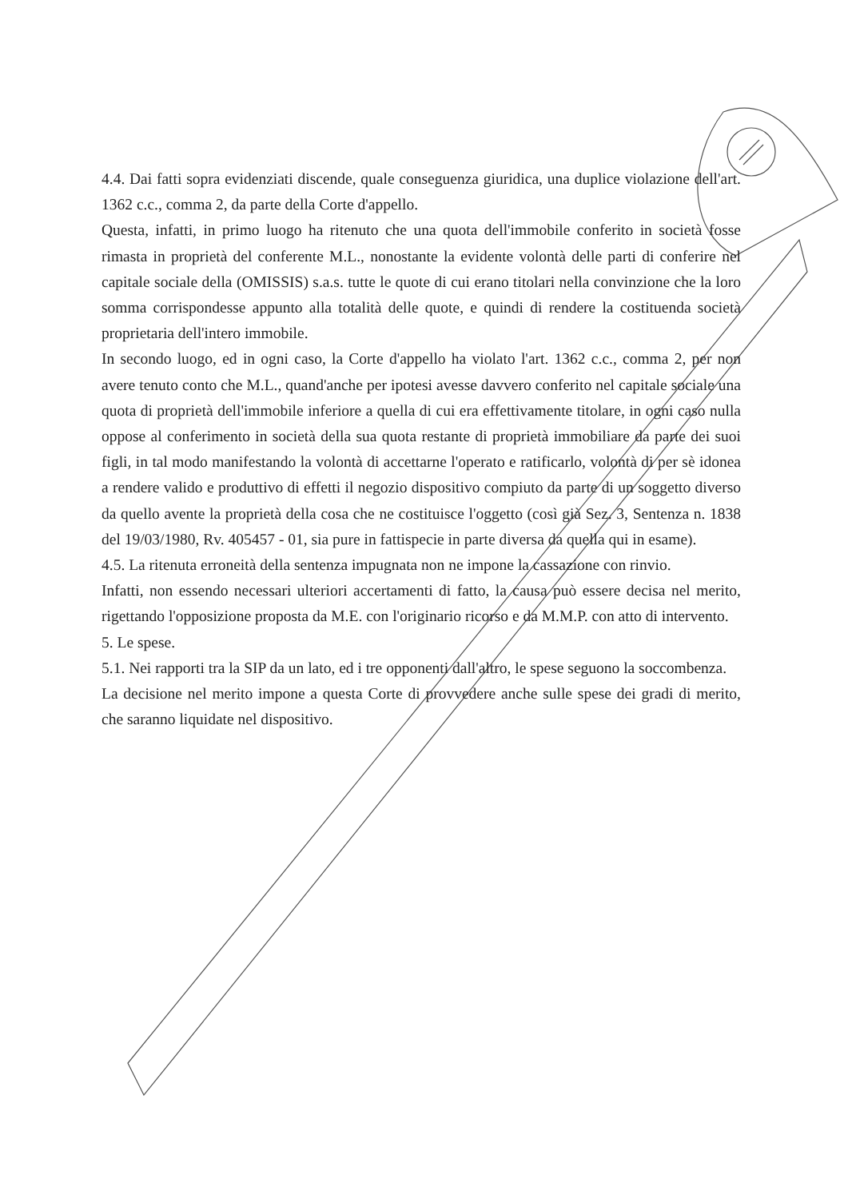4.4. Dai fatti sopra evidenziati discende, quale conseguenza giuridica, una duplice violazione dell'art. 1362 c.c., comma 2, da parte della Corte d'appello.
Questa, infatti, in primo luogo ha ritenuto che una quota dell'immobile conferito in società fosse rimasta in proprietà del conferente M.L., nonostante la evidente volontà delle parti di conferire nel capitale sociale della (OMISSIS) s.a.s. tutte le quote di cui erano titolari nella convinzione che la loro somma corrispondesse appunto alla totalità delle quote, e quindi di rendere la costituenda società proprietaria dell'intero immobile.
In secondo luogo, ed in ogni caso, la Corte d'appello ha violato l'art. 1362 c.c., comma 2, per non avere tenuto conto che M.L., quand'anche per ipotesi avesse davvero conferito nel capitale sociale una quota di proprietà dell'immobile inferiore a quella di cui era effettivamente titolare, in ogni caso nulla oppose al conferimento in società della sua quota restante di proprietà immobiliare da parte dei suoi figli, in tal modo manifestando la volontà di accettarne l'operato e ratificarlo, volontà di per sè idonea a rendere valido e produttivo di effetti il negozio dispositivo compiuto da parte di un soggetto diverso da quello avente la proprietà della cosa che ne costituisce l'oggetto (così già Sez. 3, Sentenza n. 1838 del 19/03/1980, Rv. 405457 - 01, sia pure in fattispecie in parte diversa da quella qui in esame).
4.5. La ritenuta erroneità della sentenza impugnata non ne impone la cassazione con rinvio.
Infatti, non essendo necessari ulteriori accertamenti di fatto, la causa può essere decisa nel merito, rigettando l'opposizione proposta da M.E. con l'originario ricorso e da M.M.P. con atto di intervento.
5. Le spese.
5.1. Nei rapporti tra la SIP da un lato, ed i tre opponenti dall'altro, le spese seguono la soccombenza.
La decisione nel merito impone a questa Corte di provvedere anche sulle spese dei gradi di merito, che saranno liquidate nel dispositivo.